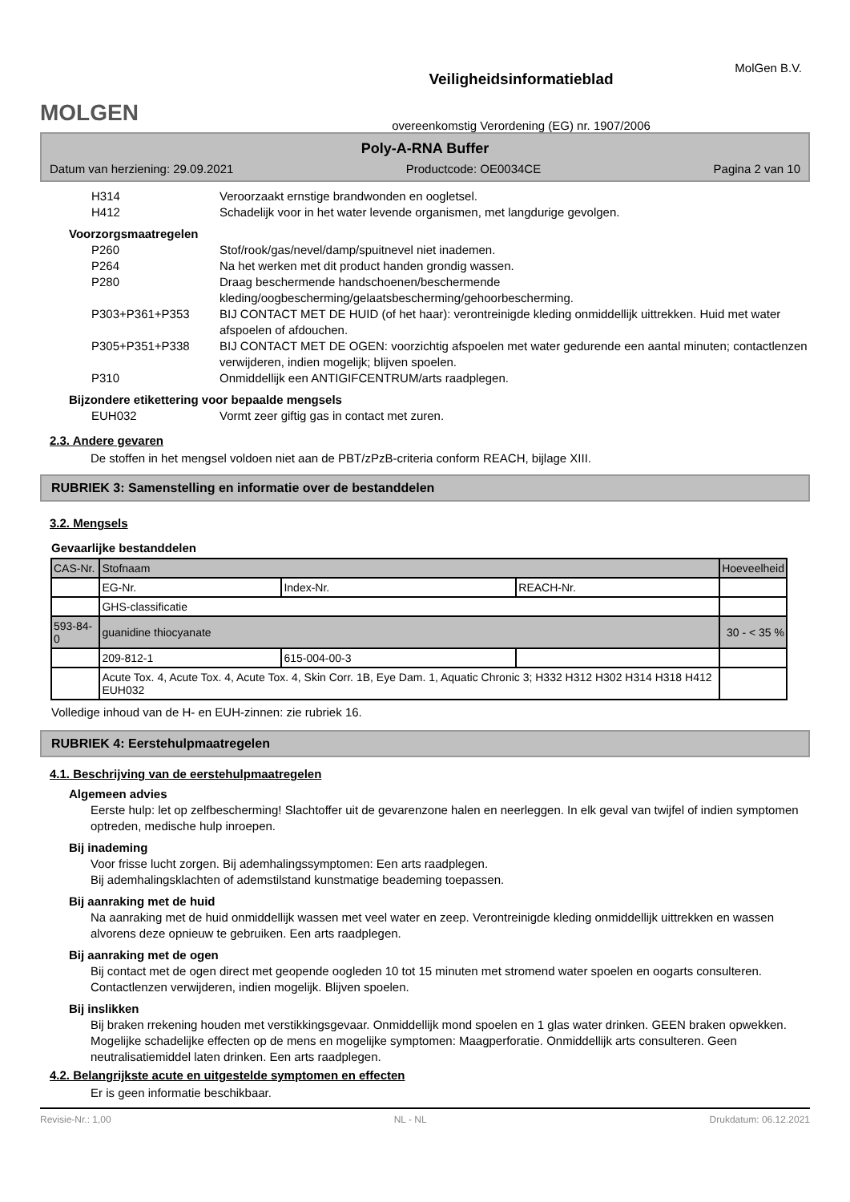MolGen B.V.
MOLGEN
Veiligheidsinformatieblad
overeenkomstig Verordening (EG) nr. 1907/2006
Poly-A-RNA Buffer
Datum van herziening: 29.09.2021 Productcode: OE0034CE Pagina 2 van 10
H314 Veroorzaakt ernstige brandwonden en oogletsel.
H412 Schadelijk voor in het water levende organismen, met langdurige gevolgen.
Voorzorgsmaatregelen
P260 Stof/rook/gas/nevel/damp/spuitnevel niet inademen.
P264 Na het werken met dit product handen grondig wassen.
P280 Draag beschermende handschoenen/beschermende kleding/oogbescherming/gelaatsbescherming/gehoorbescherming.
P303+P361+P353 BIJ CONTACT MET DE HUID (of het haar): verontreinigde kleding onmiddellijk uittrekken. Huid met water afspoelen of afdouchen.
P305+P351+P338 BIJ CONTACT MET DE OGEN: voorzichtig afspoelen met water gedurende een aantal minuten; contactlenzen verwijderen, indien mogelijk; blijven spoelen.
P310 Onmiddellijk een ANTIGIFCENTRUM/arts raadplegen.
Bijzondere etikettering voor bepaalde mengsels
EUH032 Vormt zeer giftig gas in contact met zuren.
2.3. Andere gevaren
De stoffen in het mengsel voldoen niet aan de PBT/zPzB-criteria conform REACH, bijlage XIII.
RUBRIEK 3: Samenstelling en informatie over de bestanddelen
3.2. Mengsels
Gevaarlijke bestanddelen
| CAS-Nr. | Stofnaam | | | Hoeveelheid |
| | EG-Nr. | Index-Nr. | REACH-Nr. | |
| | GHS-classificatie | | | |
| 593-84-0 | guanidine thiocyanate | | | 30 - < 35 % |
| | 209-812-1 | 615-004-00-3 | | |
| | Acute Tox. 4, Acute Tox. 4, Acute Tox. 4, Skin Corr. 1B, Eye Dam. 1, Aquatic Chronic 3; H332 H312 H302 H314 H318 H412 EUH032 | | | |
Volledige inhoud van de H- en EUH-zinnen: zie rubriek 16.
RUBRIEK 4: Eerstehulpmaatregelen
4.1. Beschrijving van de eerstehulpmaatregelen
Algemeen advies
Eerste hulp: let op zelfbescherming! Slachtoffer uit de gevarenzone halen en neerleggen. In elk geval van twijfel of indien symptomen optreden, medische hulp inroepen.
Bij inademing
Voor frisse lucht zorgen. Bij ademhalingssymptomen: Een arts raadplegen.
Bij ademhalingsklachten of ademstilstand kunstmatige beademing toepassen.
Bij aanraking met de huid
Na aanraking met de huid onmiddellijk wassen met veel water en zeep. Verontreinigde kleding onmiddellijk uittrekken en wassen alvorens deze opnieuw te gebruiken. Een arts raadplegen.
Bij aanraking met de ogen
Bij contact met de ogen direct met geopende oogleden 10 tot 15 minuten met stromend water spoelen en oogarts consulteren. Contactlenzen verwijderen, indien mogelijk. Blijven spoelen.
Bij inslikken
Bij braken rrekening houden met verstikkingsgevaar. Onmiddellijk mond spoelen en 1 glas water drinken. GEEN braken opwekken. Mogelijke schadelijke effecten op de mens en mogelijke symptomen: Maagperforatie. Onmiddellijk arts consulteren. Geen neutralisatiemiddel laten drinken. Een arts raadplegen.
4.2. Belangrijkste acute en uitgestelde symptomen en effecten
Er is geen informatie beschikbaar.
Revisie-Nr.: 1,00 NL - NL Drukdatum: 06.12.2021